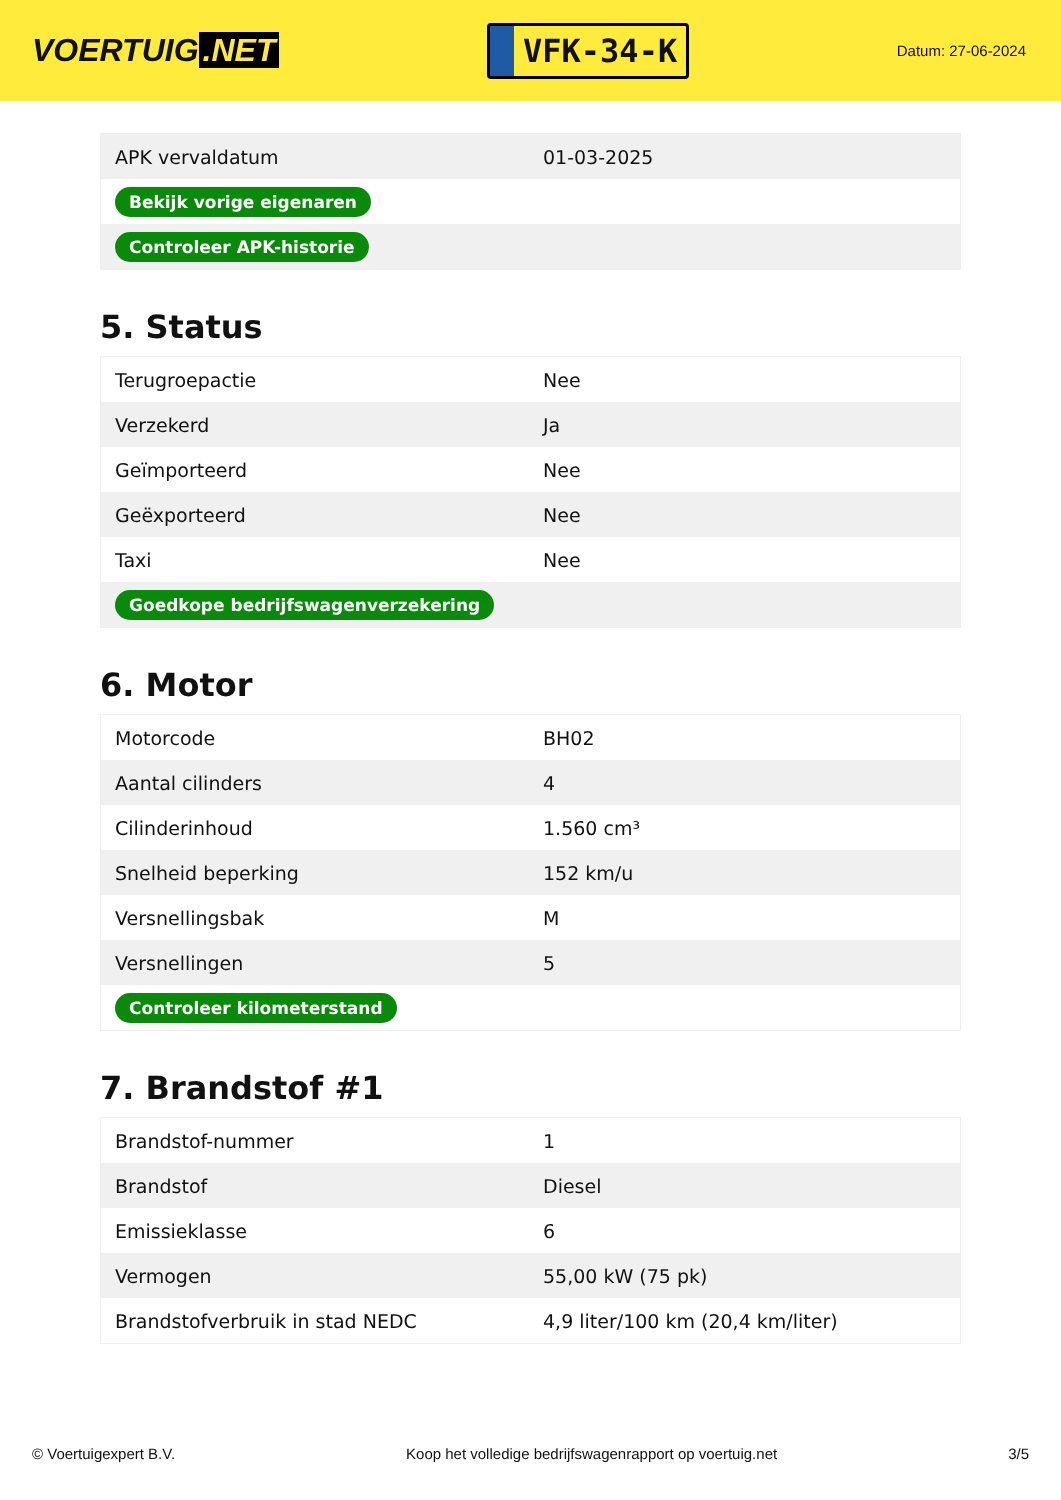VOERTUIG.NET
VFK-34-K
Datum: 27-06-2024
| APK vervaldatum | 01-03-2025 |
| Bekijk vorige eigenaren | |
| Controleer APK-historie | |
5. Status
| Terugroepactie | Nee |
| Verzekerd | Ja |
| Geïmporteerd | Nee |
| Geëxporteerd | Nee |
| Taxi | Nee |
| Goedkope bedrijfswagenverzekering | |
6. Motor
| Motorcode | BH02 |
| Aantal cilinders | 4 |
| Cilinderinhoud | 1.560 cm³ |
| Snelheid beperking | 152 km/u |
| Versnellingsbak | M |
| Versnellingen | 5 |
| Controleer kilometerstand | |
7. Brandstof #1
| Brandstof-nummer | 1 |
| Brandstof | Diesel |
| Emissieklasse | 6 |
| Vermogen | 55,00 kW (75 pk) |
| Brandstofverbruik in stad NEDC | 4,9 liter/100 km (20,4 km/liter) |
© Voertuigexpert B.V. Koop het volledige bedrijfswagenrapport op voertuig.net 3/5